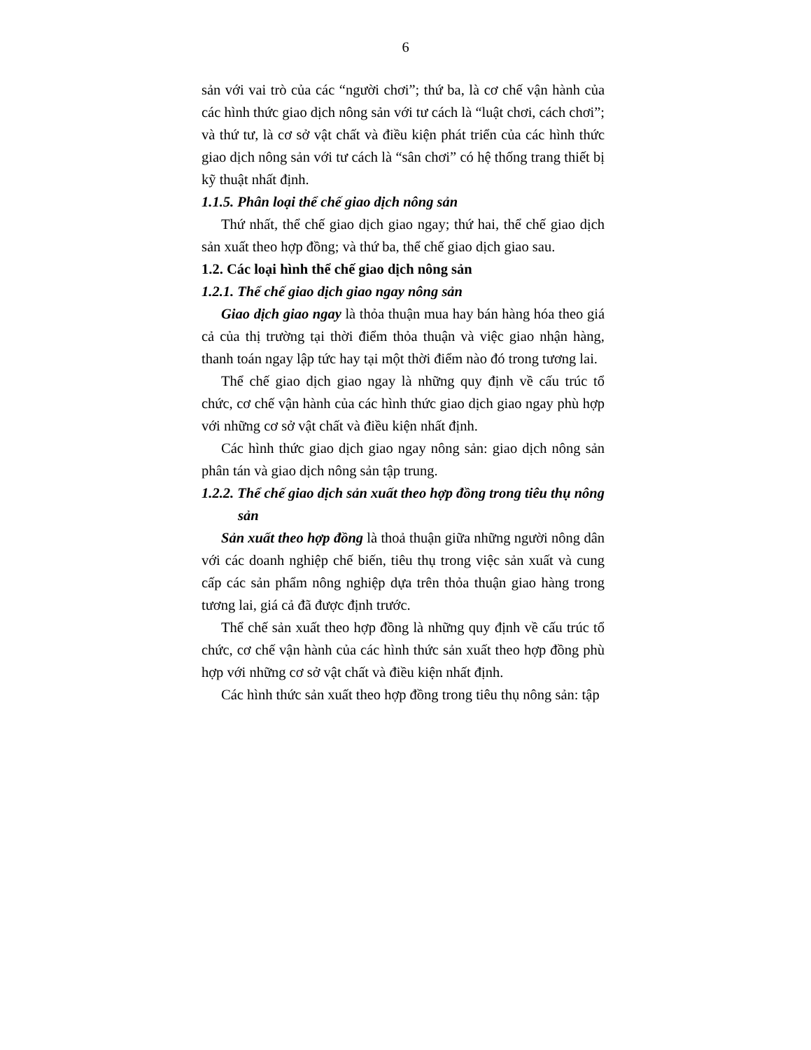6
sản với vai trò của các “người chơi”; thứ ba, là cơ chế vận hành của các hình thức giao dịch nông sản với tư cách là “luật chơi, cách chơi”; và thứ tư, là cơ sở vật chất và điều kiện phát triển của các hình thức giao dịch nông sản với tư cách là “sân chơi” có hệ thống trang thiết bị kỹ thuật nhất định.
1.1.5. Phân loại thể chế giao dịch nông sản
Thứ nhất, thể chế giao dịch giao ngay; thứ hai, thể chế giao dịch sản xuất theo hợp đồng; và thứ ba, thể chế giao dịch giao sau.
1.2. Các loại hình thể chế giao dịch nông sản
1.2.1. Thể chế giao dịch giao ngay nông sản
Giao dịch giao ngay là thỏa thuận mua hay bán hàng hóa theo giá cả của thị trường tại thời điểm thỏa thuận và việc giao nhận hàng, thanh toán ngay lập tức hay tại một thời điểm nào đó trong tương lai.
Thể chế giao dịch giao ngay là những quy định về cấu trúc tổ chức, cơ chế vận hành của các hình thức giao dịch giao ngay phù hợp với những cơ sở vật chất và điều kiện nhất định.
Các hình thức giao dịch giao ngay nông sản: giao dịch nông sản phân tán và giao dịch nông sản tập trung.
1.2.2. Thể chế giao dịch sản xuất theo hợp đồng trong tiêu thụ nông sản
Sản xuất theo hợp đồng là thoả thuận giữa những người nông dân với các doanh nghiệp chế biến, tiêu thụ trong việc sản xuất và cung cấp các sản phẩm nông nghiệp dựa trên thỏa thuận giao hàng trong tương lai, giá cả đã được định trước.
Thể chế sản xuất theo hợp đồng là những quy định về cấu trúc tổ chức, cơ chế vận hành của các hình thức sản xuất theo hợp đồng phù hợp với những cơ sở vật chất và điều kiện nhất định.
Các hình thức sản xuất theo hợp đồng trong tiêu thụ nông sản: tập